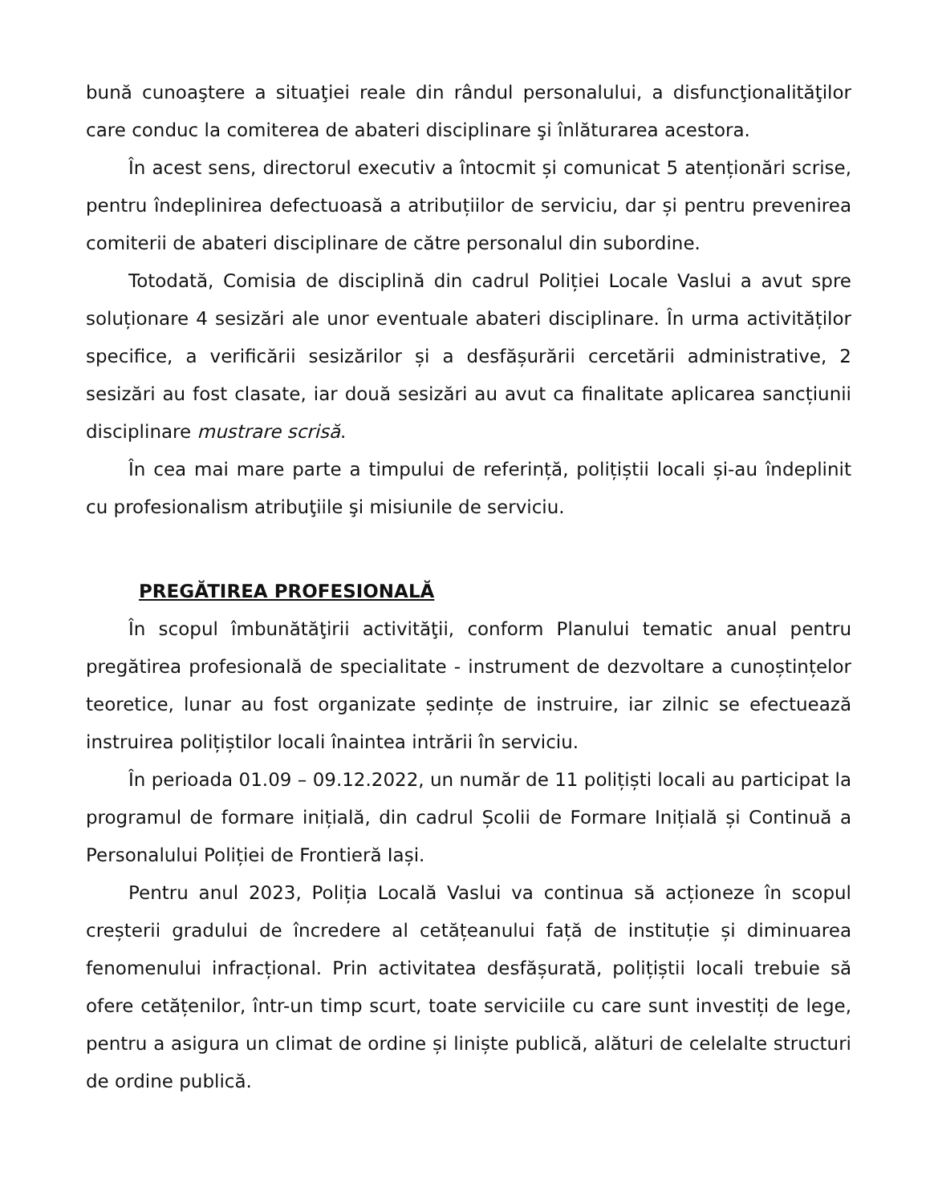bună cunoaştere a situaţiei reale din rândul personalului, a disfuncţionalităţilor care conduc la comiterea de abateri disciplinare şi înlăturarea acestora.
În acest sens, directorul executiv a întocmit și comunicat 5 atenționări scrise, pentru îndeplinirea defectuoasă a atribuțiilor de serviciu, dar și pentru prevenirea comiterii de abateri disciplinare de către personalul din subordine.
Totodată, Comisia de disciplină din cadrul Poliției Locale Vaslui a avut spre soluționare 4 sesizări ale unor eventuale abateri disciplinare. În urma activităților specifice, a verificării sesizărilor și a desfășurării cercetării administrative, 2 sesizări au fost clasate, iar două sesizări au avut ca finalitate aplicarea sancțiunii disciplinare mustrare scrisă.
În cea mai mare parte a timpului de referință, polițiștii locali și-au îndeplinit cu profesionalism atribuţiile şi misiunile de serviciu.
PREGĂTIREA PROFESIONALĂ
În scopul îmbunătăţirii activităţii, conform Planului tematic anual pentru pregătirea profesională de specialitate - instrument de dezvoltare a cunoștințelor teoretice, lunar au fost organizate ședințe de instruire, iar zilnic se efectuează instruirea polițiștilor locali înaintea intrării în serviciu.
În perioada 01.09 – 09.12.2022, un număr de 11 polițiști locali au participat la programul de formare inițială, din cadrul Școlii de Formare Inițială și Continuă a Personalului Poliției de Frontieră Iași.
Pentru anul 2023, Poliția Locală Vaslui va continua să acționeze în scopul creșterii gradului de încredere al cetățeanului față de instituție și diminuarea fenomenului infracțional. Prin activitatea desfășurată, polițiștii locali trebuie să ofere cetățenilor, într-un timp scurt, toate serviciile cu care sunt investiți de lege, pentru a asigura un climat de ordine și liniște publică, alături de celelalte structuri de ordine publică.